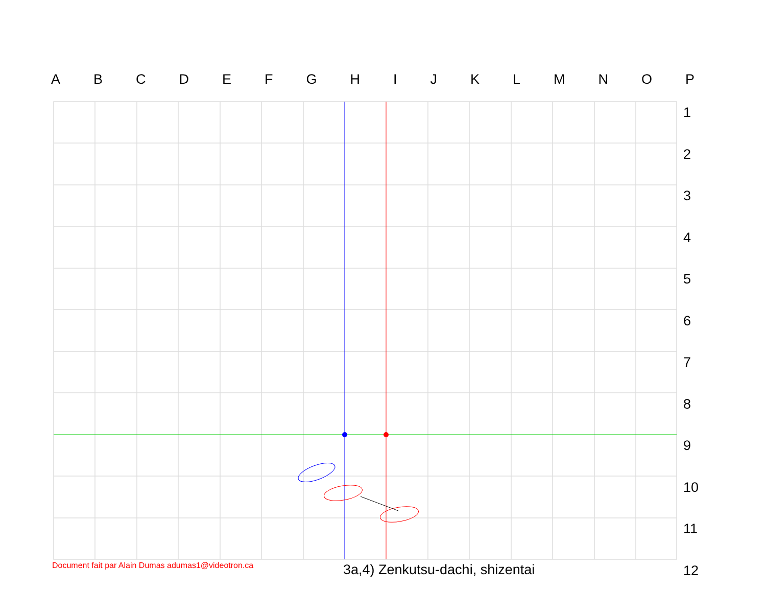ABCDEFGHIJKLMNOP
1
2
3
4
5
6
7
8
9
10
11
12
Document fait par Alain Dumas adumas1@videotron.ca
3a,4) Zenkutsu-dachi, shizentai